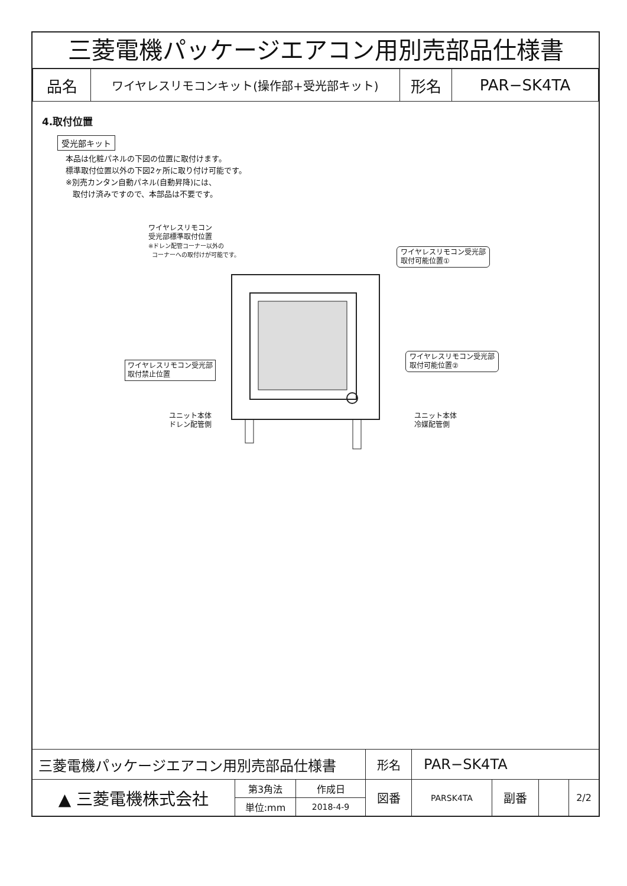三菱電機パッケージエアコン用別売部品仕様書
| 品名 | ワイヤレスリモコンキット(操作部+受光部キット) | 形名 | PAR−SK4TA |
4.取付位置
受光部キット
本品は化粧パネルの下図の位置に取付けます。
標準取付位置以外の下図2ヶ所に取り付け可能です。
※別売カンタン自動パネル(自動昇降)には、
取付け済みですので、本部品は不要です。
ワイヤレスリモコン
受光部標準取付位置
※ドレン配管コーナー以外の
コーナーへの取付けが可能です。
ワイヤレスリモコン受光部
取付可能位置①
ワイヤレスリモコン受光部
取付禁止位置
ワイヤレスリモコン受光部
取付可能位置②
ユニット本体
ドレン配管側
ユニット本体
冷媒配管側
| 三菱電機パッケージエアコン用別売部品仕様書 | | | 形名 | PAR−SK4TA | | | |
| ▲ 三菱電機株式会社 | 第3角法 | 作成日 | 図番 | PARSK4TA | 副番 | | 2/2 |
| | 単位:mm | 2018-4-9 | | | | | |